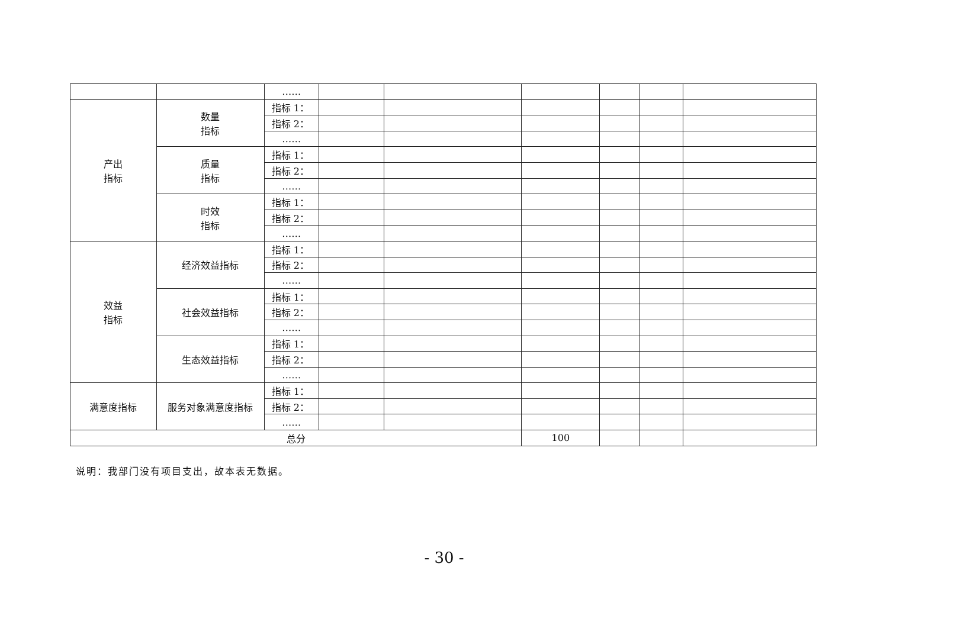| | | …… | | | | | | |
| 产出 指标 | 数量 指标 | 指标 1： | | | | | | |
| | | 指标 2： | | | | | | |
| | | …… | | | | | | |
| | 质量 指标 | 指标 1： | | | | | | |
| | | 指标 2： | | | | | | |
| | | …… | | | | | | |
| | 时效 指标 | 指标 1： | | | | | | |
| | | 指标 2： | | | | | | |
| | | …… | | | | | | |
| 效益 指标 | 经济效益指标 | 指标 1： | | | | | | |
| | | 指标 2： | | | | | | |
| | | …… | | | | | | |
| | 社会效益指标 | 指标 1： | | | | | | |
| | | 指标 2： | | | | | | |
| | | …… | | | | | | |
| | 生态效益指标 | 指标 1： | | | | | | |
| | | 指标 2： | | | | | | |
| | | …… | | | | | | |
| 满意度指标 | 服务对象满意度指标 | 指标 1： | | | | | | |
| | | 指标 2： | | | | | | |
| | | …… | | | | | | |
| 总分 | | | | | 100 | | | |
说明：我部门没有项目支出，故本表无数据。
- 30 -